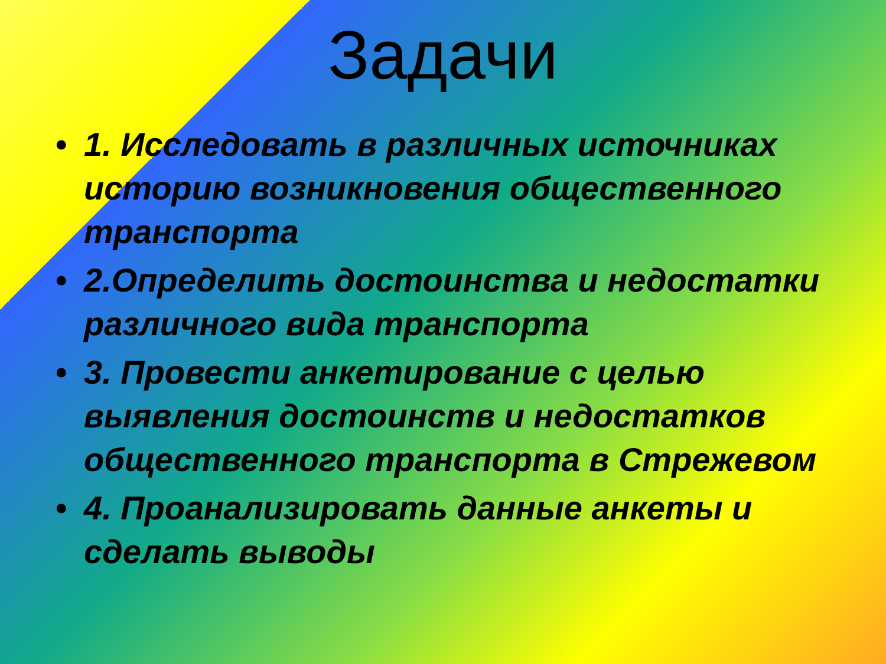Задачи
• 1. Исследовать в различных источниках историю возникновения общественного транспорта
• 2.Определить достоинства и недостатки различного вида транспорта
• 3. Провести анкетирование с целью выявления достоинств и недостатков общественного транспорта в Стрежевом
• 4. Проанализировать данные анкеты и сделать выводы